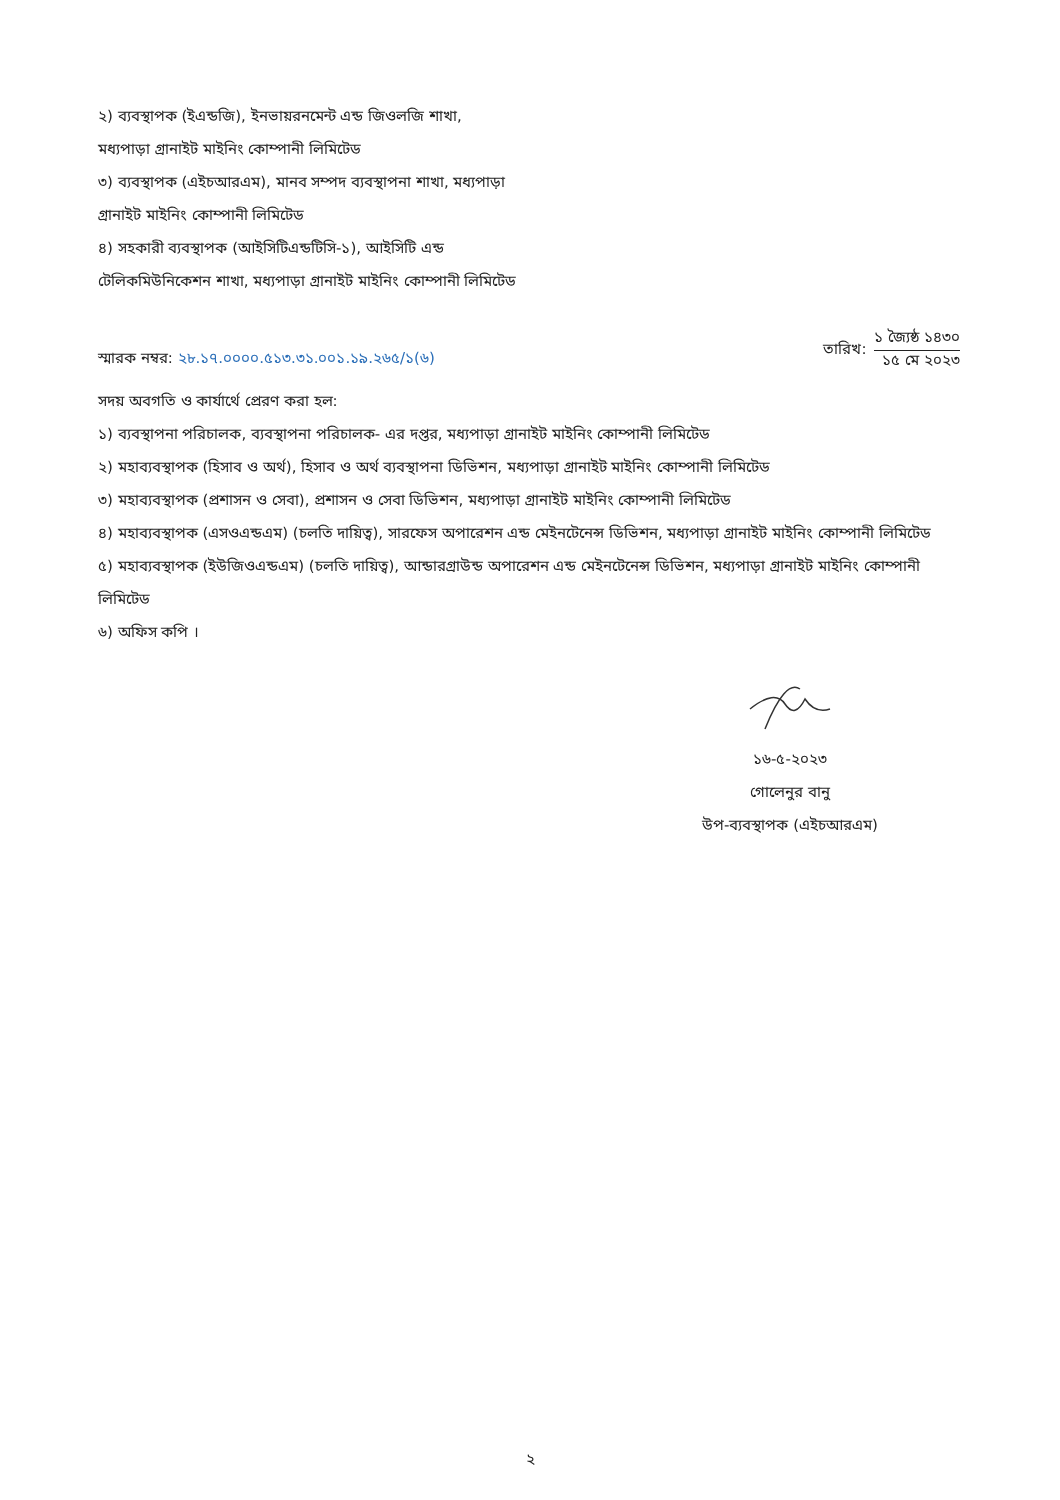২) ব্যবস্থাপক (ইএন্ডজি), ইনভায়রনমেন্ট এন্ড জিওলজি শাখা, মধ্যপাড়া গ্রানাইট মাইনিং কোম্পানী লিমিটেড
৩) ব্যবস্থাপক (এইচআরএম), মানব সম্পদ ব্যবস্থাপনা শাখা, মধ্যপাড়া গ্রানাইট মাইনিং কোম্পানী লিমিটেড
৪) সহকারী ব্যবস্থাপক (আইসিটিএন্ডটিসি-১), আইসিটি এন্ড টেলিকমিউনিকেশন শাখা, মধ্যপাড়া গ্রানাইট মাইনিং কোম্পানী লিমিটেড
স্মারক নম্বর: ২৮.১৭.০০০০.৫১৩.৩১.০০১.১৯.২৬৫/১(৬)
তারিখ:
১ জ্যৈষ্ঠ ১৪৩০
১৫ মে ২০২৩
সদয় অবগতি ও কার্যার্থে প্রেরণ করা হল:
১) ব্যবস্থাপনা পরিচালক, ব্যবস্থাপনা পরিচালক- এর দপ্তর, মধ্যপাড়া গ্রানাইট মাইনিং কোম্পানী লিমিটেড
২) মহাব্যবস্থাপক (হিসাব ও অর্থ), হিসাব ও অর্থ ব্যবস্থাপনা ডিভিশন, মধ্যপাড়া গ্রানাইট মাইনিং কোম্পানী লিমিটেড
৩) মহাব্যবস্থাপক (প্রশাসন ও সেবা), প্রশাসন ও সেবা ডিভিশন, মধ্যপাড়া গ্রানাইট মাইনিং কোম্পানী লিমিটেড
৪) মহাব্যবস্থাপক (এসওএন্ডএম) (চলতি দায়িত্ব), সারফেস অপারেশন এন্ড মেইনটেনেন্স ডিভিশন, মধ্যপাড়া গ্রানাইট মাইনিং কোম্পানী লিমিটেড
৫) মহাব্যবস্থাপক (ইউজিওএন্ডএম) (চলতি দায়িত্ব), আন্ডারগ্রাউন্ড অপারেশন এন্ড মেইনটেনেন্স ডিভিশন, মধ্যপাড়া গ্রানাইট মাইনিং কোম্পানী লিমিটেড
৬) অফিস কপি ।
১৬-৫-২০২৩
গোলেনুর বানু
উপ-ব্যবস্থাপক (এইচআরএম)
২